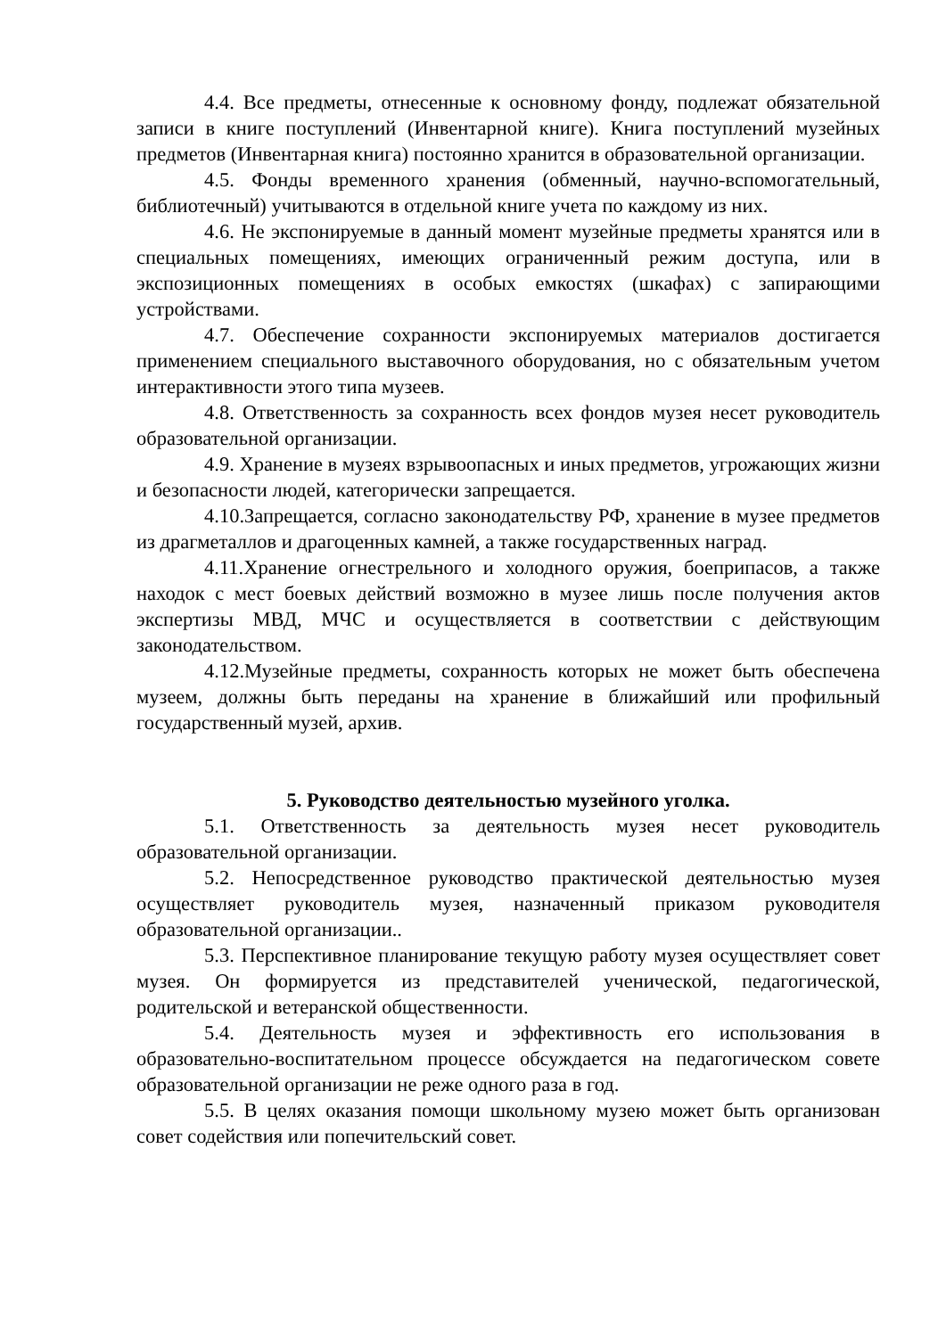4.4. Все предметы, отнесенные к основному фонду, подлежат обязательной записи в книге поступлений (Инвентарной книге). Книга поступлений музейных предметов (Инвентарная книга) постоянно хранится в образовательной организации.
4.5. Фонды временного хранения (обменный, научно-вспомогательный, библиотечный) учитываются в отдельной книге учета по каждому из них.
4.6. Не экспонируемые в данный момент музейные предметы хранятся или в специальных помещениях, имеющих ограниченный режим доступа, или в экспозиционных помещениях в особых емкостях (шкафах) с запирающими устройствами.
4.7. Обеспечение сохранности экспонируемых материалов достигается применением специального выставочного оборудования, но с обязательным учетом интерактивности этого типа музеев.
4.8. Ответственность за сохранность всех фондов музея несет руководитель образовательной организации.
4.9. Хранение в музеях взрывоопасных и иных предметов, угрожающих жизни и безопасности людей, категорически запрещается.
4.10.Запрещается, согласно законодательству РФ, хранение в музее предметов из драгметаллов и драгоценных камней, а также государственных наград.
4.11.Хранение огнестрельного и холодного оружия, боеприпасов, а также находок с мест боевых действий возможно в музее лишь после получения актов экспертизы МВД, МЧС и осуществляется в соответствии с действующим законодательством.
4.12.Музейные предметы, сохранность которых не может быть обеспечена музеем, должны быть переданы на хранение в ближайший или профильный государственный музей, архив.
5. Руководство деятельностью музейного уголка.
5.1. Ответственность за деятельность музея несет руководитель образовательной организации.
5.2. Непосредственное руководство практической деятельностью музея осуществляет руководитель музея, назначенный приказом руководителя образовательной организации..
5.3. Перспективное планирование текущую работу музея осуществляет совет музея. Он формируется из представителей ученической, педагогической, родительской и ветеранской общественности.
5.4. Деятельность музея и эффективность его использования в образовательно-воспитательном процессе обсуждается на педагогическом совете образовательной организации не реже одного раза в год.
5.5. В целях оказания помощи школьному музею может быть организован совет содействия или попечительский совет.